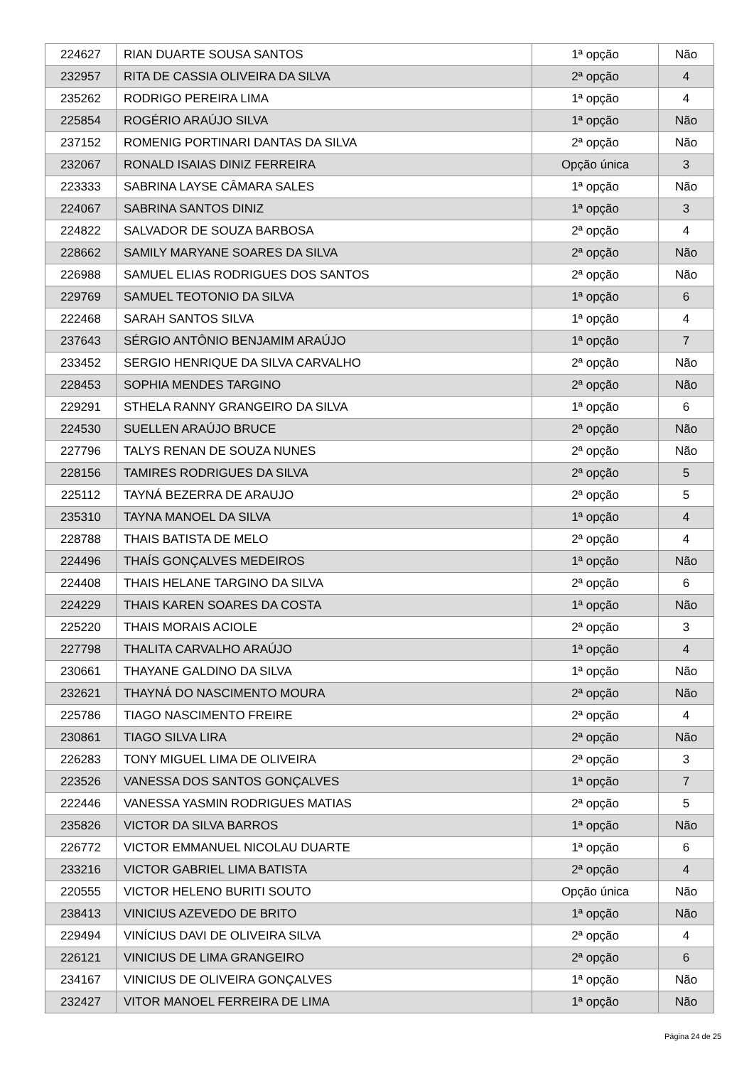| 224627 | RIAN DUARTE SOUSA SANTOS | 1ª opção | Não |
| 232957 | RITA DE CASSIA OLIVEIRA DA SILVA | 2ª opção | 4 |
| 235262 | RODRIGO PEREIRA LIMA | 1ª opção | 4 |
| 225854 | ROGÉRIO ARAÚJO SILVA | 1ª opção | Não |
| 237152 | ROMENIG PORTINARI DANTAS DA SILVA | 2ª opção | Não |
| 232067 | RONALD ISAIAS DINIZ FERREIRA | Opção única | 3 |
| 223333 | SABRINA LAYSE CÂMARA SALES | 1ª opção | Não |
| 224067 | SABRINA SANTOS DINIZ | 1ª opção | 3 |
| 224822 | SALVADOR DE SOUZA BARBOSA | 2ª opção | 4 |
| 228662 | SAMILY MARYANE SOARES DA SILVA | 2ª opção | Não |
| 226988 | SAMUEL ELIAS RODRIGUES DOS SANTOS | 2ª opção | Não |
| 229769 | SAMUEL TEOTONIO DA SILVA | 1ª opção | 6 |
| 222468 | SARAH SANTOS SILVA | 1ª opção | 4 |
| 237643 | SÉRGIO ANTÔNIO BENJAMIM ARAÚJO | 1ª opção | 7 |
| 233452 | SERGIO HENRIQUE DA SILVA CARVALHO | 2ª opção | Não |
| 228453 | SOPHIA MENDES TARGINO | 2ª opção | Não |
| 229291 | STHELA RANNY GRANGEIRO DA SILVA | 1ª opção | 6 |
| 224530 | SUELLEN ARAÚJO BRUCE | 2ª opção | Não |
| 227796 | TALYS RENAN DE SOUZA NUNES | 2ª opção | Não |
| 228156 | TAMIRES RODRIGUES DA SILVA | 2ª opção | 5 |
| 225112 | TAYNÁ BEZERRA DE ARAUJO | 2ª opção | 5 |
| 235310 | TAYNA MANOEL DA SILVA | 1ª opção | 4 |
| 228788 | THAIS BATISTA DE MELO | 2ª opção | 4 |
| 224496 | THAÍS GONÇALVES MEDEIROS | 1ª opção | Não |
| 224408 | THAIS HELANE TARGINO DA SILVA | 2ª opção | 6 |
| 224229 | THAIS KAREN SOARES DA COSTA | 1ª opção | Não |
| 225220 | THAIS MORAIS ACIOLE | 2ª opção | 3 |
| 227798 | THALITA CARVALHO ARAÚJO | 1ª opção | 4 |
| 230661 | THAYANE GALDINO DA SILVA | 1ª opção | Não |
| 232621 | THAYNÁ DO NASCIMENTO MOURA | 2ª opção | Não |
| 225786 | TIAGO NASCIMENTO FREIRE | 2ª opção | 4 |
| 230861 | TIAGO SILVA LIRA | 2ª opção | Não |
| 226283 | TONY MIGUEL LIMA DE OLIVEIRA | 2ª opção | 3 |
| 223526 | VANESSA DOS SANTOS GONÇALVES | 1ª opção | 7 |
| 222446 | VANESSA YASMIN RODRIGUES MATIAS | 2ª opção | 5 |
| 235826 | VICTOR DA SILVA BARROS | 1ª opção | Não |
| 226772 | VICTOR EMMANUEL NICOLAU DUARTE | 1ª opção | 6 |
| 233216 | VICTOR GABRIEL LIMA BATISTA | 2ª opção | 4 |
| 220555 | VICTOR HELENO BURITI SOUTO | Opção única | Não |
| 238413 | VINICIUS AZEVEDO DE BRITO | 1ª opção | Não |
| 229494 | VINÍCIUS DAVI DE OLIVEIRA SILVA | 2ª opção | 4 |
| 226121 | VINICIUS DE LIMA GRANGEIRO | 2ª opção | 6 |
| 234167 | VINICIUS DE OLIVEIRA GONÇALVES | 1ª opção | Não |
| 232427 | VITOR MANOEL FERREIRA DE LIMA | 1ª opção | Não |
Página 24 de 25